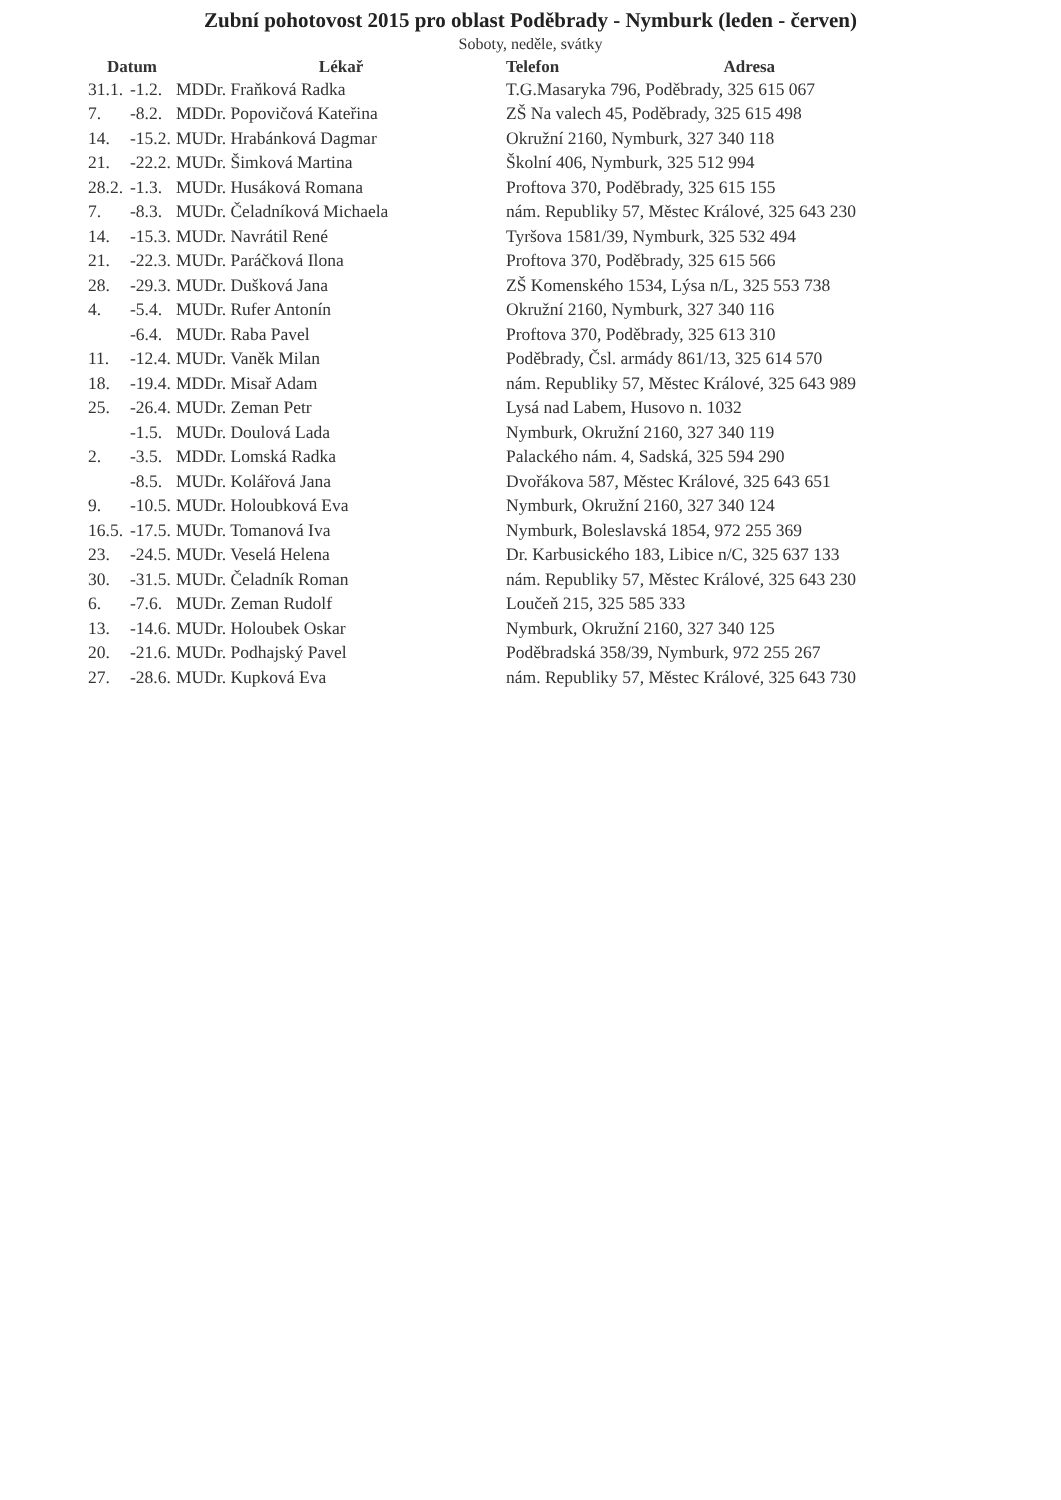Zubní pohotovost 2015 pro oblast Poděbrady - Nymburk (leden - červen)
Soboty, neděle, svátky
| Datum | | Lékař | Telefon Adresa |
| --- | --- | --- | --- |
| 31.1. | -1.2. | MDDr. Fraňková Radka | T.G.Masaryka 796, Poděbrady, 325 615 067 |
| 7. | -8.2. | MDDr. Popovičová Kateřina | ZŠ Na valech 45, Poděbrady, 325 615 498 |
| 14. | -15.2. | MUDr. Hrabánková Dagmar | Okružní 2160, Nymburk, 327 340 118 |
| 21. | -22.2. | MUDr. Šimková Martina | Školní 406, Nymburk, 325 512 994 |
| 28.2. | -1.3. | MUDr. Husáková Romana | Proftova 370, Poděbrady, 325 615 155 |
| 7. | -8.3. | MUDr. Čeladníková Michaela | nám. Republiky 57, Městec Králové, 325 643 230 |
| 14. | -15.3. | MUDr. Navrátil René | Tyršova 1581/39, Nymburk, 325 532 494 |
| 21. | -22.3. | MUDr. Paráčková Ilona | Proftova 370, Poděbrady, 325 615 566 |
| 28. | -29.3. | MUDr. Dušková Jana | ZŠ Komenského 1534, Lýsa n/L, 325 553 738 |
| 4. | -5.4. | MUDr. Rufer Antonín | Okružní 2160, Nymburk, 327 340 116 |
| | -6.4. | MUDr. Raba Pavel | Proftova 370, Poděbrady, 325 613 310 |
| 11. | -12.4. | MUDr. Vaněk Milan | Poděbrady, Čsl. armády 861/13, 325 614 570 |
| 18. | -19.4. | MDDr. Misař Adam | nám. Republiky 57, Městec Králové, 325 643 989 |
| 25. | -26.4. | MUDr. Zeman Petr | Lysá nad Labem, Husovo n. 1032 |
| | -1.5. | MUDr. Doulová Lada | Nymburk, Okružní 2160, 327 340 119 |
| 2. | -3.5. | MDDr. Lomská Radka | Palackého nám. 4, Sadská, 325 594 290 |
| | -8.5. | MUDr. Kolářová Jana | Dvořákova 587, Městec Králové, 325 643 651 |
| 9. | -10.5. | MUDr. Holoubková Eva | Nymburk, Okružní 2160, 327 340 124 |
| 16.5. | -17.5. | MUDr. Tomanová Iva | Nymburk, Boleslavská 1854, 972 255 369 |
| 23. | -24.5. | MUDr. Veselá Helena | Dr. Karbusického 183, Libice n/C, 325 637 133 |
| 30. | -31.5. | MUDr. Čeladník Roman | nám. Republiky 57, Městec Králové, 325 643 230 |
| 6. | -7.6. | MUDr. Zeman Rudolf | Loučeň 215, 325 585 333 |
| 13. | -14.6. | MUDr. Holoubek Oskar | Nymburk, Okružní 2160, 327 340 125 |
| 20. | -21.6. | MUDr. Podhajský Pavel | Poděbradská 358/39, Nymburk, 972 255 267 |
| 27. | -28.6. | MUDr. Kupková Eva | nám. Republiky 57, Městec Králové, 325 643 730 |